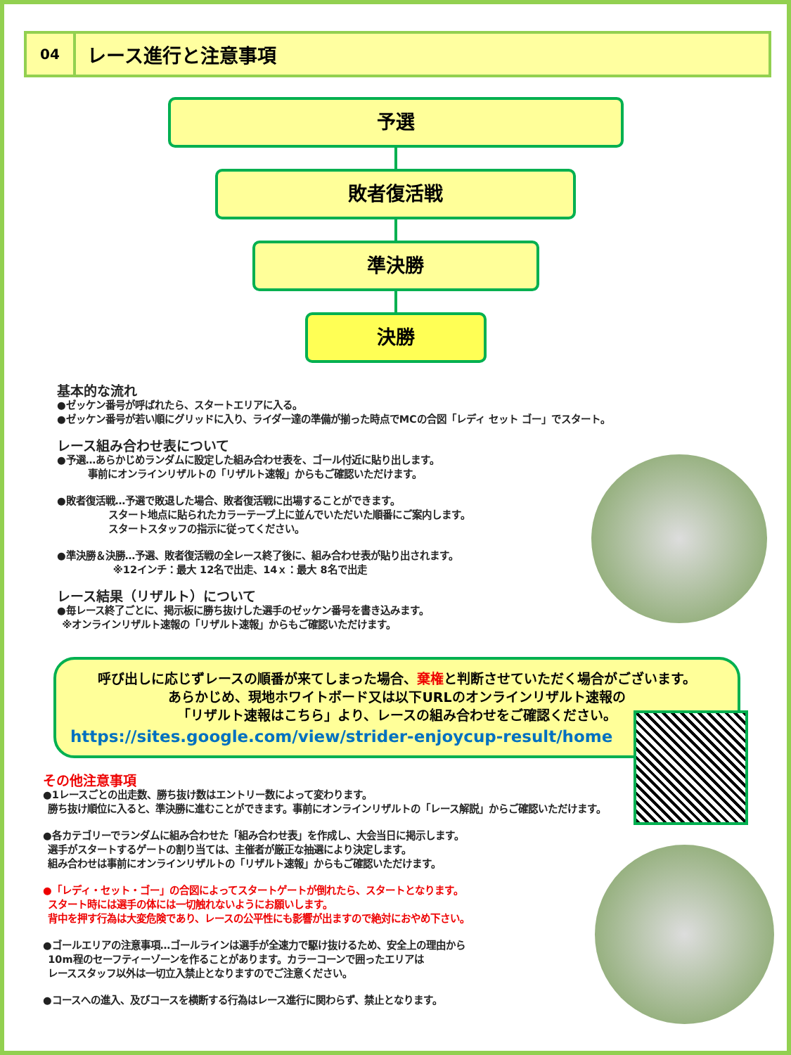04
レース進行と注意事項
予選
敗者復活戦
準決勝
決勝
基本的な流れ
●ゼッケン番号が呼ばれたら、スタートエリアに入る。
●ゼッケン番号が若い順にグリッドに入り、ライダー達の準備が揃った時点でMCの合図「レディ セット ゴー」でスタート。
レース組み合わせ表について
●予選…あらかじめランダムに設定した組み合わせ表を、ゴール付近に貼り出します。
   事前にオンラインリザルトの「リザルト速報」からもご確認いただけます。
●敗者復活戦…予選で敗退した場合、敗者復活戦に出場することができます。
     スタート地点に貼られたカラーテープ上に並んでいただいた順番にご案内します。
     スタートスタッフの指示に従ってください。
●準決勝＆決勝…予選、敗者復活戦の全レース終了後に、組み合わせ表が貼り出されます。
      ※12インチ：最大 12名で出走、14ｘ：最大 8名で出走
レース結果（リザルト）について
●毎レース終了ごとに、掲示板に勝ち抜けした選手のゼッケン番号を書き込みます。
 ※オンラインリザルト速報の「リザルト速報」からもご確認いただけます。
呼び出しに応じずレースの順番が来てしまった場合、棄権と判断させていただく場合がございます。
あらかじめ、現地ホワイトボード又は以下URLのオンラインリザルト速報の
「リザルト速報はこちら」より、レースの組み合わせをご確認ください。
https://sites.google.com/view/strider-enjoycup-result/home
その他注意事項
●1レースごとの出走数、勝ち抜け数はエントリー数によって変わります。
 勝ち抜け順位に入ると、準決勝に進むことができます。事前にオンラインリザルトの「レース解説」からご確認いただけます。
●各カテゴリーでランダムに組み合わせた「組み合わせ表」を作成し、大会当日に掲示します。
 選手がスタートするゲートの割り当ては、主催者が厳正な抽選により決定します。
 組み合わせは事前にオンラインリザルトの「リザルト速報」からもご確認いただけます。
●「レディ・セット・ゴー」の合図によってスタートゲートが倒れたら、スタートとなります。
 スタート時には選手の体には一切触れないようにお願いします。
 背中を押す行為は大変危険であり、レースの公平性にも影響が出ますので絶対におやめ下さい。
●ゴールエリアの注意事項…ゴールラインは選手が全速力で駆け抜けるため、安全上の理由から
 10m程のセーフティーゾーンを作ることがあります。カラーコーンで囲ったエリアは
 レーススタッフ以外は一切立入禁止となりますのでご注意ください。
●コースへの進入、及びコースを横断する行為はレース進行に関わらず、禁止となります。